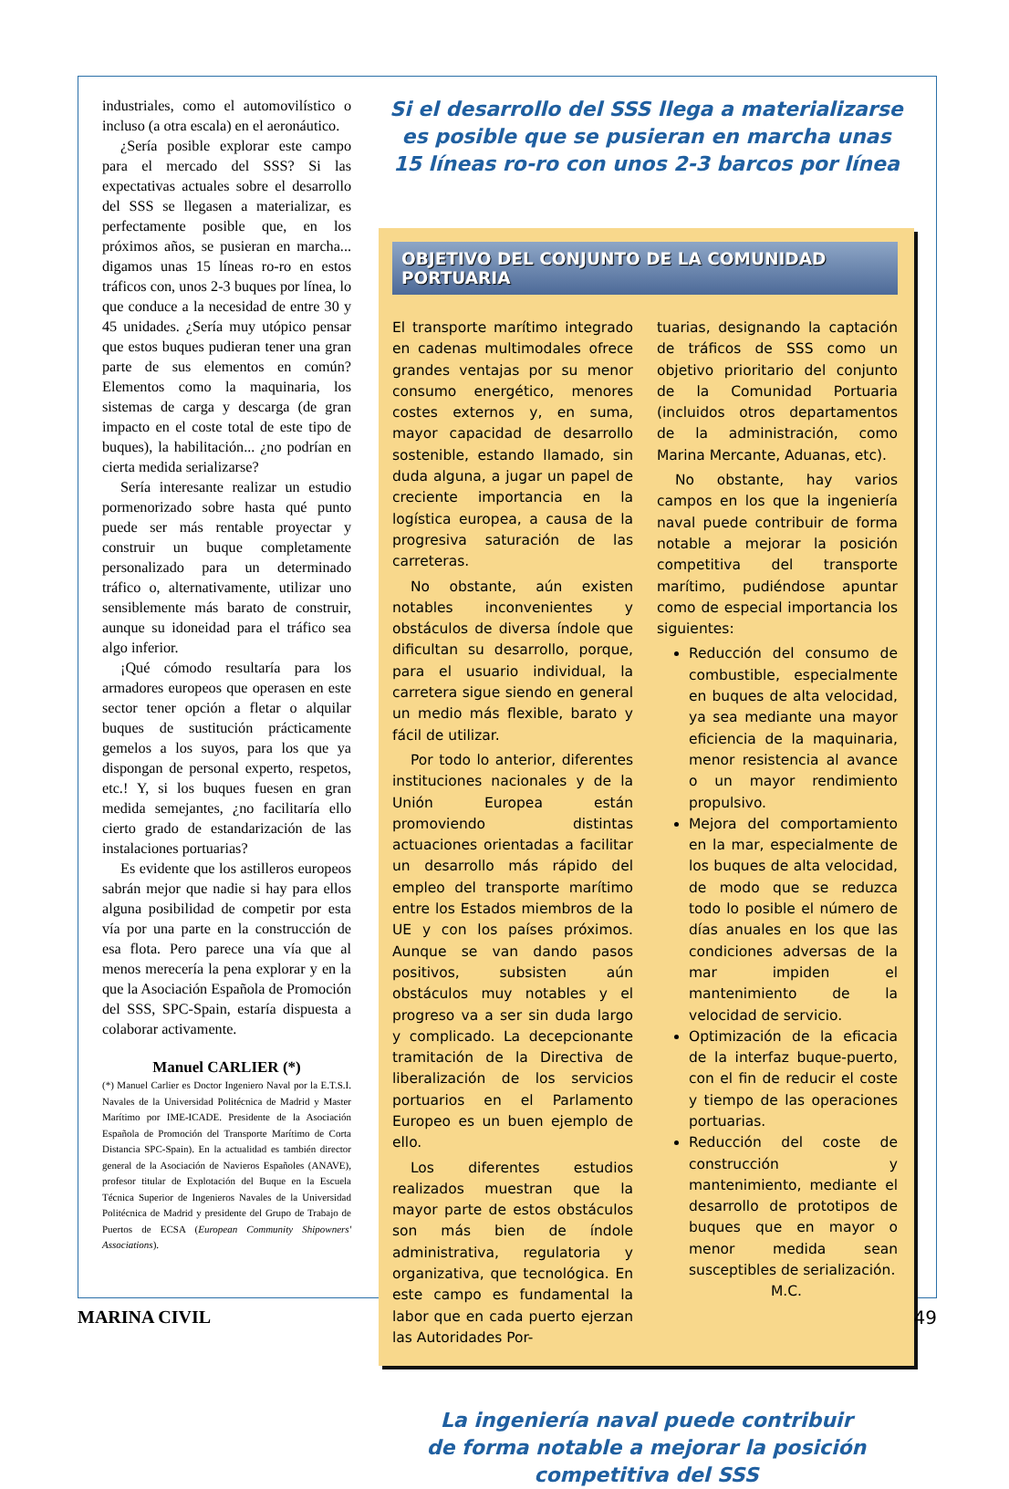industriales, como el automovilístico o incluso (a otra escala) en el aeronáutico.
¿Sería posible explorar este campo para el mercado del SSS? Si las expectativas actuales sobre el desarrollo del SSS se llegasen a materializar, es perfectamente posible que, en los próximos años, se pusieran en marcha... digamos unas 15 líneas ro-ro en estos tráficos con, unos 2-3 buques por línea, lo que conduce a la necesidad de entre 30 y 45 unidades. ¿Sería muy utópico pensar que estos buques pudieran tener una gran parte de sus elementos en común? Elementos como la maquinaria, los sistemas de carga y descarga (de gran impacto en el coste total de este tipo de buques), la habilitación... ¿no podrían en cierta medida serializarse?
Sería interesante realizar un estudio pormenorizado sobre hasta qué punto puede ser más rentable proyectar y construir un buque completamente personalizado para un determinado tráfico o, alternativamente, utilizar uno sensiblemente más barato de construir, aunque su idoneidad para el tráfico sea algo inferior.
¡Qué cómodo resultaría para los armadores europeos que operasen en este sector tener opción a fletar o alquilar buques de sustitución prácticamente gemelos a los suyos, para los que ya dispongan de personal experto, respetos, etc.! Y, si los buques fuesen en gran medida semejantes, ¿no facilitaría ello cierto grado de estandarización de las instalaciones portuarias?
Es evidente que los astilleros europeos sabrán mejor que nadie si hay para ellos alguna posibilidad de competir por esta vía por una parte en la construcción de esa flota. Pero parece una vía que al menos merecería la pena explorar y en la que la Asociación Española de Promoción del SSS, SPC-Spain, estaría dispuesta a colaborar activamente.
Manuel CARLIER (*)
(*) Manuel Carlier es Doctor Ingeniero Naval por la E.T.S.I. Navales de la Universidad Politécnica de Madrid y Master Marítimo por IME-ICADE. Presidente de la Asociación Española de Promoción del Transporte Marítimo de Corta Distancia SPC-Spain). En la actualidad es también director general de la Asociación de Navieros Españoles (ANAVE), profesor titular de Explotación del Buque en la Escuela Técnica Superior de Ingenieros Navales de la Universidad Politécnica de Madrid y presidente del Grupo de Trabajo de Puertos de ECSA (European Community Shipowners' Associations).
Si el desarrollo del SSS llega a materializarse
es posible que se pusieran en marcha unas
15 líneas ro-ro con unos 2-3 barcos por línea
OBJETIVO DEL CONJUNTO DE LA COMUNIDAD PORTUARIA
El transporte marítimo integrado en cadenas multimodales ofrece grandes ventajas por su menor consumo energético, menores costes externos y, en suma, mayor capacidad de desarrollo sostenible, estando llamado, sin duda alguna, a jugar un papel de creciente importancia en la logística europea, a causa de la progresiva saturación de las carreteras.
No obstante, aún existen notables inconvenientes y obstáculos de diversa índole que dificultan su desarrollo, porque, para el usuario individual, la carretera sigue siendo en general un medio más flexible, barato y fácil de utilizar.
Por todo lo anterior, diferentes instituciones nacionales y de la Unión Europea están promoviendo distintas actuaciones orientadas a facilitar un desarrollo más rápido del empleo del transporte marítimo entre los Estados miembros de la UE y con los países próximos. Aunque se van dando pasos positivos, subsisten aún obstáculos muy notables y el progreso va a ser sin duda largo y complicado. La decepcionante tramitación de la Directiva de liberalización de los servicios portuarios en el Parlamento Europeo es un buen ejemplo de ello.
Los diferentes estudios realizados muestran que la mayor parte de estos obstáculos son más bien de índole administrativa, regulatoria y organizativa, que tecnológica. En este campo es fundamental la labor que en cada puerto ejerzan las Autoridades Por-
tuarias, designando la captación de tráficos de SSS como un objetivo prioritario del conjunto de la Comunidad Portuaria (incluidos otros departamentos de la administración, como Marina Mercante, Aduanas, etc).
No obstante, hay varios campos en los que la ingeniería naval puede contribuir de forma notable a mejorar la posición competitiva del transporte marítimo, pudiéndose apuntar como de especial importancia los siguientes:
Reducción del consumo de combustible, especialmente en buques de alta velocidad, ya sea mediante una mayor eficiencia de la maquinaria, menor resistencia al avance o un mayor rendimiento propulsivo.
Mejora del comportamiento en la mar, especialmente de los buques de alta velocidad, de modo que se reduzca todo lo posible el número de días anuales en los que las condiciones adversas de la mar impiden el mantenimiento de la velocidad de servicio.
Optimización de la eficacia de la interfaz buque-puerto, con el fin de reducir el coste y tiempo de las operaciones portuarias.
Reducción del coste de construcción y mantenimiento, mediante el desarrollo de prototipos de buques que en mayor o menor medida sean susceptibles de serialización.
M.C.
La ingeniería naval puede contribuir
de forma notable a mejorar la posición
competitiva del SSS
MARINA CIVIL 49